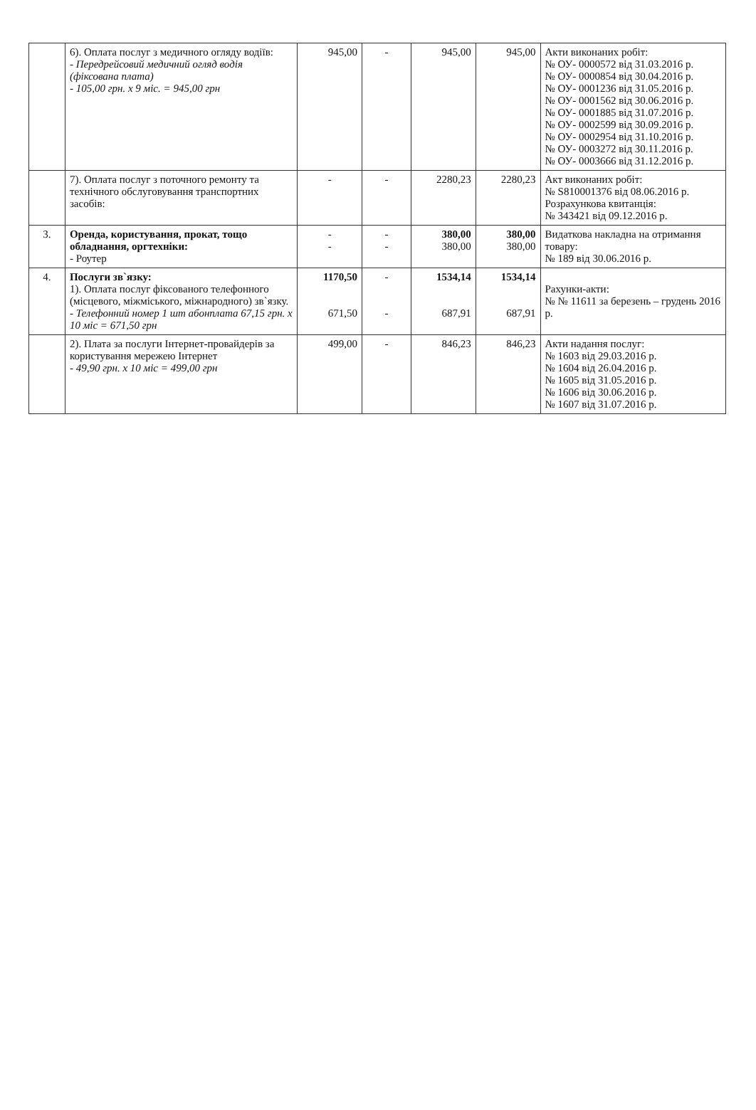| | 6). Оплата послуг з медичного огляду водіїв: - Передрейсовий медичний огляд водія (фіксована плата) - 105,00 грн. х 9 міс. = 945,00 грн | 945,00 | - | 945,00 | 945,00 | Акти виконаних робіт: № ОУ- 0000572 від 31.03.2016 р. № ОУ- 0000854 від 30.04.2016 р. № ОУ- 0001236 від 31.05.2016 р. № ОУ- 0001562 від 30.06.2016 р. № ОУ- 0001885 від 31.07.2016 р. № ОУ- 0002599 від 30.09.2016 р. № ОУ- 0002954 від 31.10.2016 р. № ОУ- 0003272 від 30.11.2016 р. № ОУ- 0003666 від 31.12.2016 р. |
| | 7). Оплата послуг з поточного ремонту та технічного обслуговування транспортних засобів: | - | - | 2280,23 | 2280,23 | Акт виконаних робіт: № S810001376 від 08.06.2016 р. Розрахункова квитанція: № 343421 від 09.12.2016 р. |
| 3. | Оренда, користування, прокат, тощо обладнання, оргтехніки: - Роутер | - - | - - | 380,00 380,00 | 380,00 380,00 | Видаткова накладна на отримання товару: № 189 від 30.06.2016 р. |
| 4. | Послуги зв`язку: 1). Оплата послуг фіксованого телефонного (місцевого, міжміського, міжнародного) зв`язку. - Телефонний номер 1 шт абонплата 67,15 грн. х 10 міс = 671,50 грн | 1170,50 671,50 | - - | 1534,14 687,91 | 1534,14 687,91 | Рахунки-акти: № № 11611 за березень – грудень 2016 р. |
| | 2). Плата за послуги Інтернет-провайдерів за користування мережею Інтернет - 49,90 грн. х 10 міс = 499,00 грн | 499,00 | - | 846,23 | 846,23 | Акти надання послуг: № 1603 від 29.03.2016 р. № 1604 від 26.04.2016 р. № 1605 від 31.05.2016 р. № 1606 від 30.06.2016 р. № 1607 від 31.07.2016 р. |